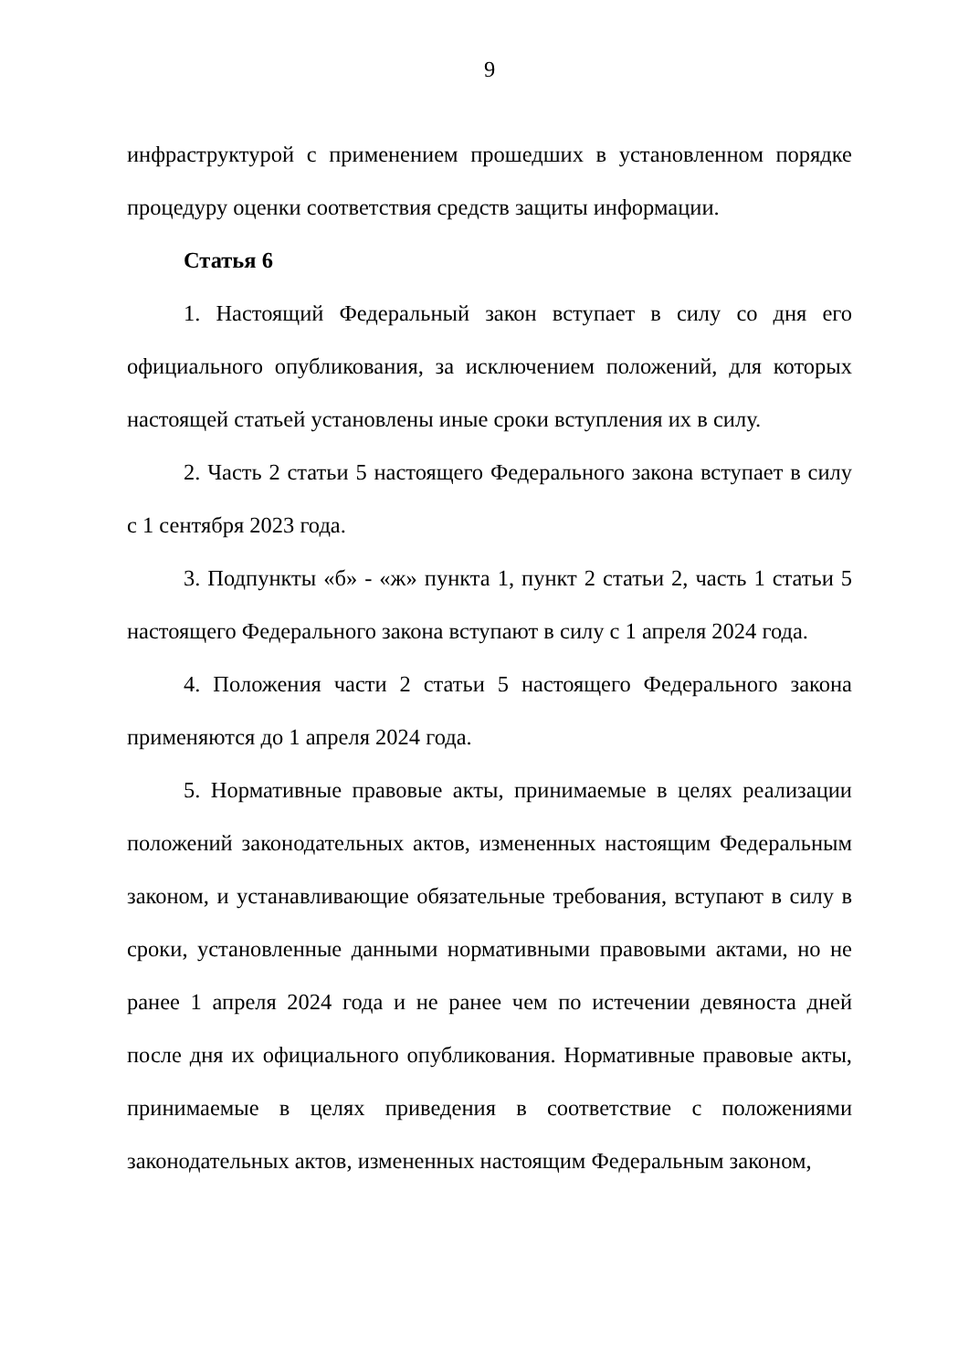9
инфраструктурой с применением прошедших в установленном порядке процедуру оценки соответствия средств защиты информации.
Статья 6
1. Настоящий Федеральный закон вступает в силу со дня его официального опубликования, за исключением положений, для которых настоящей статьей установлены иные сроки вступления их в силу.
2. Часть 2 статьи 5 настоящего Федерального закона вступает в силу с 1 сентября 2023 года.
3. Подпункты «б» - «ж» пункта 1, пункт 2 статьи 2, часть 1 статьи 5 настоящего Федерального закона вступают в силу с 1 апреля 2024 года.
4. Положения части 2 статьи 5 настоящего Федерального закона применяются до 1 апреля 2024 года.
5. Нормативные правовые акты, принимаемые в целях реализации положений законодательных актов, измененных настоящим Федеральным законом, и устанавливающие обязательные требования, вступают в силу в сроки, установленные данными нормативными правовыми актами, но не ранее 1 апреля 2024 года и не ранее чем по истечении девяноста дней после дня их официального опубликования. Нормативные правовые акты, принимаемые в целях приведения в соответствие с положениями законодательных актов, измененных настоящим Федеральным законом,